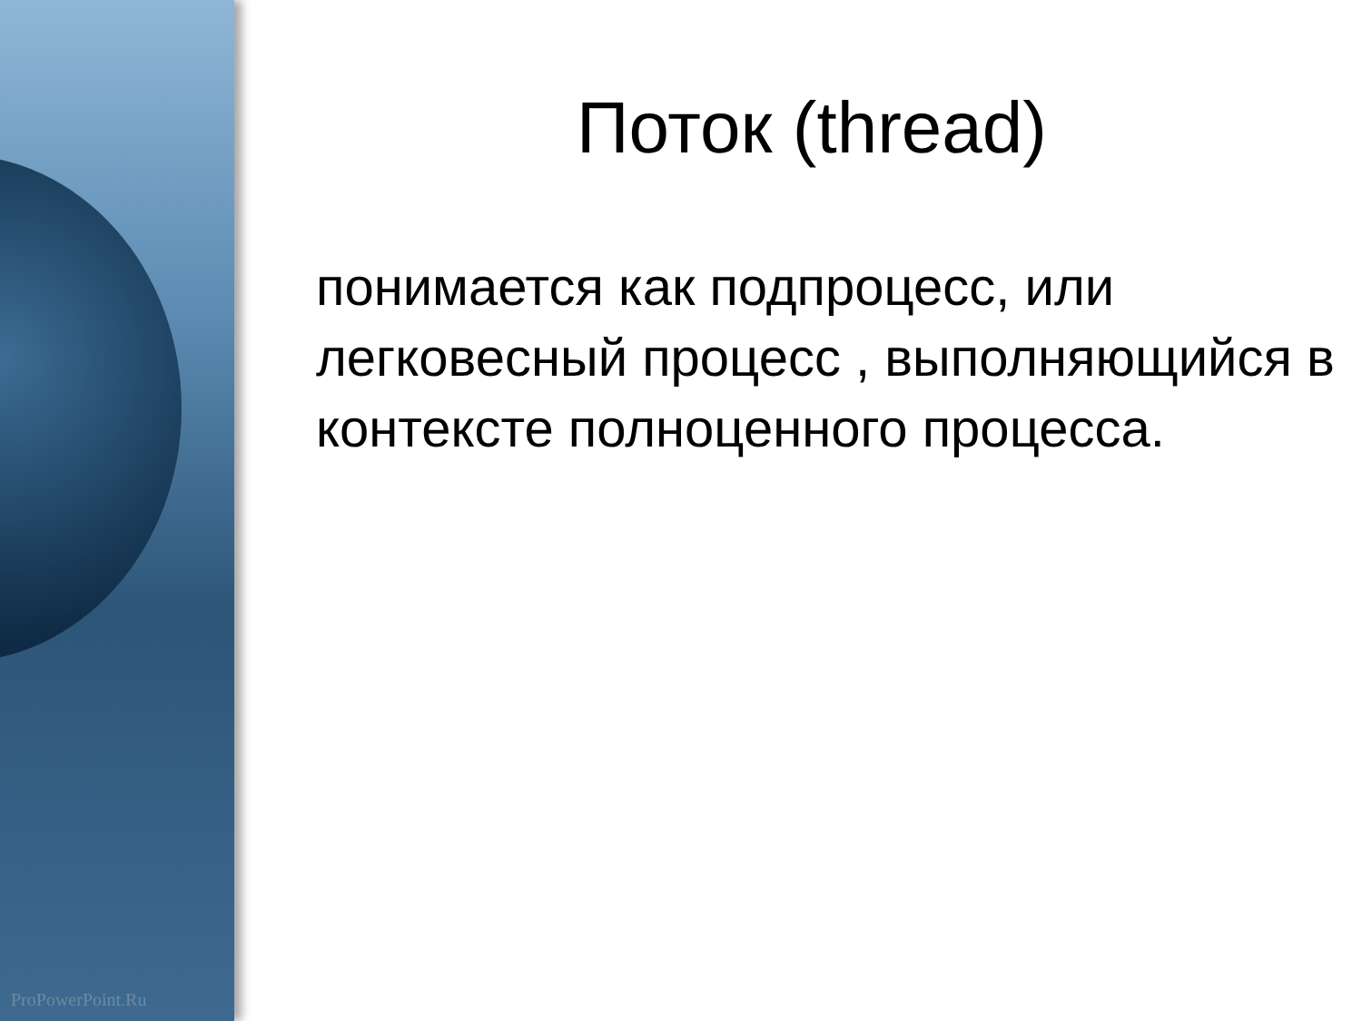ProPowerPoint.Ru
Поток (thread)
понимается как подпроцесс, или легковесный процесс , выполняющийся в контексте полноценного процесса.